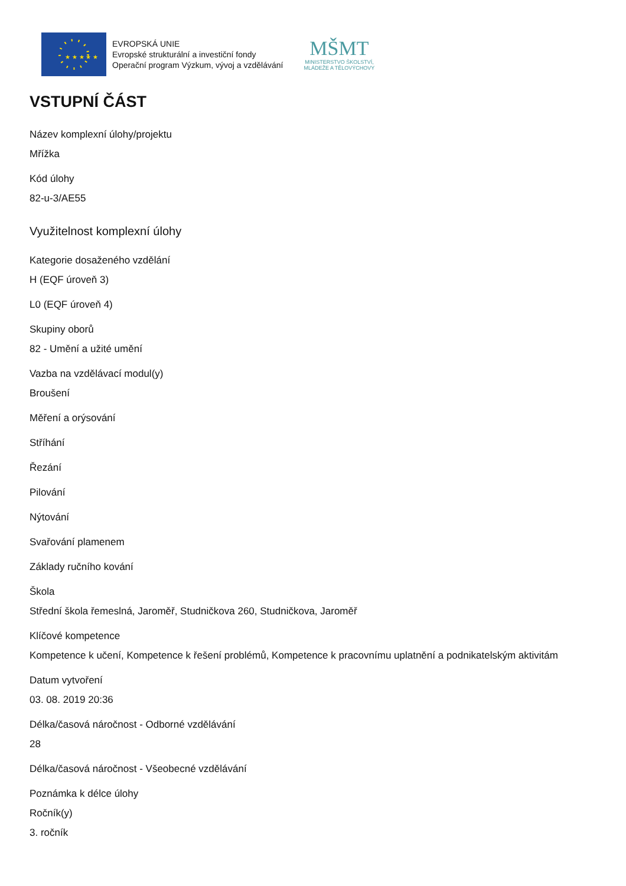★ ★ ★ ★ ★
EVROPSKÁ UNIE
Evropské strukturální a investiční fondy
Operační program Výzkum, vývoj a vzdělávání
MŠMT
MINISTERSTVO ŠKOLSTVÍ,
MLÁDEŽE A TĚLOVÝCHOVY
VSTUPNÍ ČÁST
Název komplexní úlohy/projektu
Mřížka
Kód úlohy
82-u-3/AE55
Využitelnost komplexní úlohy
Kategorie dosaženého vzdělání
H (EQF úroveň 3)
L0 (EQF úroveň 4)
Skupiny oborů
82 - Umění a užité umění
Vazba na vzdělávací modul(y)
Broušení
Měření a orýsování
Stříhání
Řezání
Pilování
Nýtování
Svařování plamenem
Základy ručního kování
Škola
Střední škola řemeslná, Jaroměř, Studničkova 260, Studničkova, Jaroměř
Klíčové kompetence
Kompetence k učení, Kompetence k řešení problémů, Kompetence k pracovnímu uplatnění a podnikatelským aktivitám
Datum vytvoření
03. 08. 2019 20:36
Délka/časová náročnost - Odborné vzdělávání
28
Délka/časová náročnost - Všeobecné vzdělávání
Poznámka k délce úlohy
Ročník(y)
3. ročník